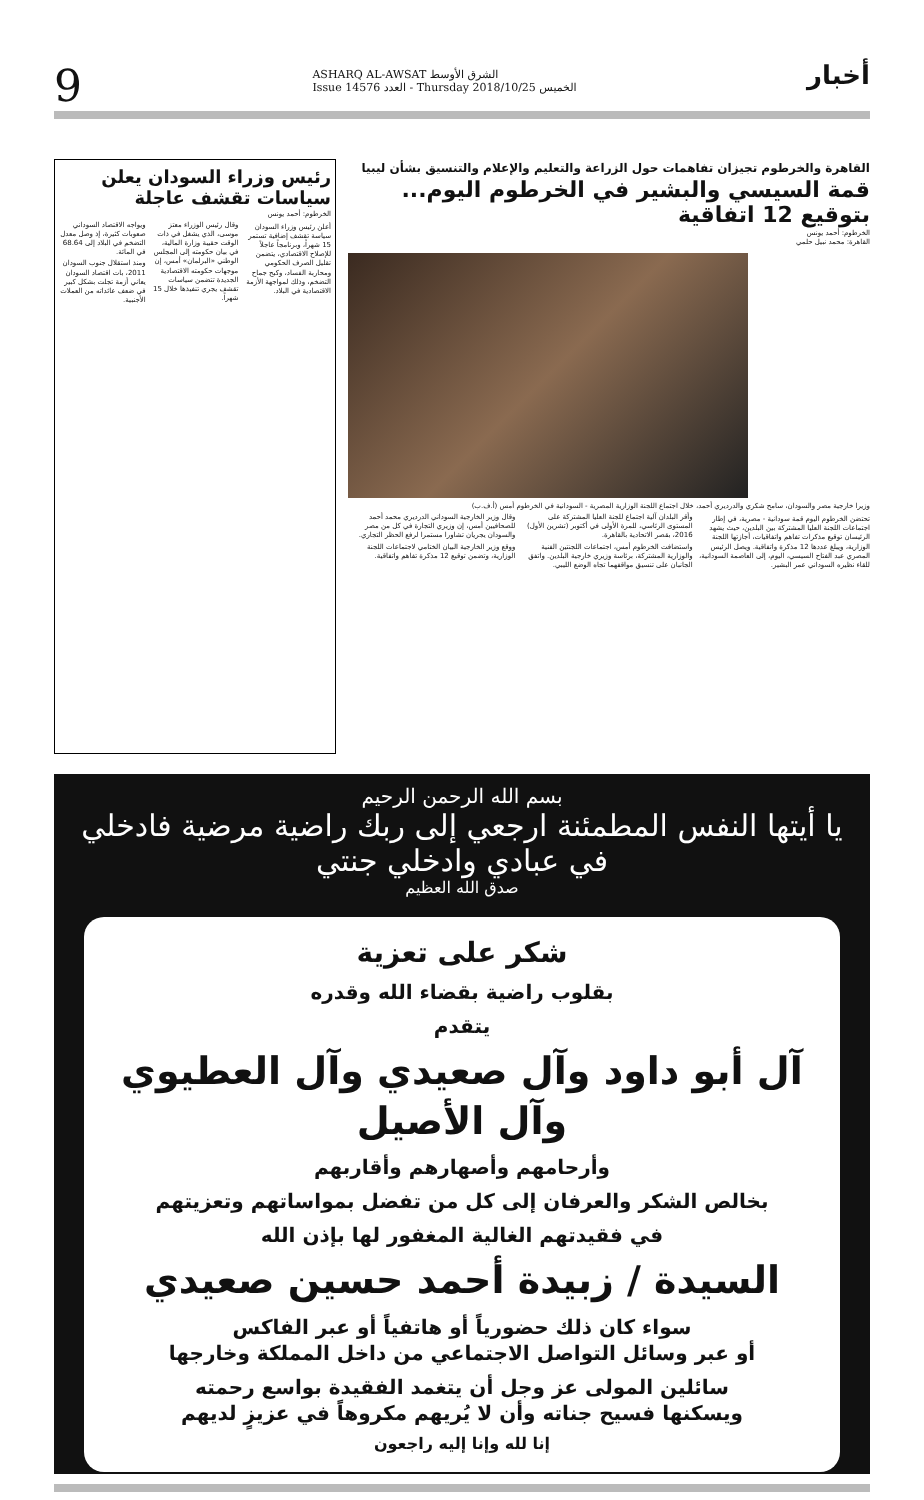9
ASHARQ AL-AWSAT الشرق الأوسط
Issue 14576 العدد - Thursday 2018/10/25 الخميس
أخبار
القاهرة والخرطوم تجيزان تفاهمات حول الزراعة والتعليم والإعلام والتنسيق بشأن ليبيا
قمة السيسي والبشير في الخرطوم اليوم... بتوقيع 12 اتفاقية
الخرطوم: أحمد يونس
القاهرة: محمد نبيل حلمي
وزيرا خارجية مصر والسودان، سامح شكري والدرديري أحمد، خلال اجتماع اللجنة الوزارية المصرية - السودانية في الخرطوم أمس (أ.ف.ب)
تحتضن الخرطوم اليوم قمة سودانية - مصرية، في إطار اجتماعات اللجنة العليا المشتركة بين البلدين، حيث يشهد الرئيسان توقيع مذكرات تفاهم واتفاقيات، أجازتها اللجنة الوزارية، ويبلغ عددها 12 مذكرة واتفاقية. ويصل الرئيس المصري عبد الفتاح السيسي، اليوم، إلى العاصمة السودانية، للقاء نظيره السوداني عمر البشير.
وأقر البلدان آلية اجتماع للجنة العليا المشتركة على المستوى الرئاسي، للمرة الأولى في أكتوبر (تشرين الأول) 2016، بقصر الاتحادية بالقاهرة.
واستضافت الخرطوم أمس، اجتماعات اللجنتين الفنية والوزارية المشتركة، برئاسة وزيري خارجية البلدين. واتفق الجانبان على تنسيق مواقفهما تجاه الوضع الليبي.
وقال وزير الخارجية السوداني الدرديري محمد أحمد للصحافيين أمس، إن وزيري التجارة في كل من مصر والسودان يجريان تشاورا مستمرا لرفع الحظر التجاري.
ووقع وزير الخارجية البيان الختامي لاجتماعات اللجنة الوزارية، وتضمن توقيع 12 مذكرة تفاهم واتفاقية.
رئيس وزراء السودان يعلن سياسات تقشف عاجلة
الخرطوم: أحمد يونس
أعلن رئيس وزراء السودان سياسة تقشف إضافية تستمر 15 شهراً، وبرنامجاً عاجلاً للإصلاح الاقتصادي، يتضمن تقليل الصرف الحكومي ومحاربة الفساد، وكبح جماح التضخم، وذلك لمواجهة الأزمة الاقتصادية في البلاد.
وقال رئيس الوزراء معتز موسى، الذي يشغل في ذات الوقت حقيبة وزارة المالية، في بيان حكومته إلى المجلس الوطني «البرلمان» أمس، إن موجهات حكومته الاقتصادية الجديدة تتضمن سياسات تقشف يجري تنفيذها خلال 15 شهراً.
ويواجه الاقتصاد السوداني صعوبات كثيرة، إذ وصل معدل التضخم في البلاد إلى 68.64 في المائة.
ومنذ استقلال جنوب السودان 2011، بات اقتصاد السودان يعاني أزمة تجلت بشكل كبير في ضعف عائداته من العملات الأجنبية.
بسم الله الرحمن الرحيم
يا أيتها النفس المطمئنة ارجعي إلى ربك راضية مرضية فادخلي في عبادي وادخلي جنتي
صدق الله العظيم
شكر على تعزية
بقلوب راضية بقضاء الله وقدره
يتقدم
آل أبو داود وآل صعيدي وآل العطيوي وآل الأصيل
وأرحامهم وأصهارهم وأقاربهم
بخالص الشكر والعرفان إلى كل من تفضل بمواساتهم وتعزيتهم
في فقيدتهم الغالية المغفور لها بإذن الله
السيدة / زبيدة أحمد حسين صعيدي
سواء كان ذلك حضورياً أو هاتفياً أو عبر الفاكس
أو عبر وسائل التواصل الاجتماعي من داخل المملكة وخارجها
سائلين المولى عز وجل أن يتغمد الفقيدة بواسع رحمته
ويسكنها فسيح جناته وأن لا يُريهم مكروهاً في عزيزٍ لديهم
إنا لله وإنا إليه راجعون